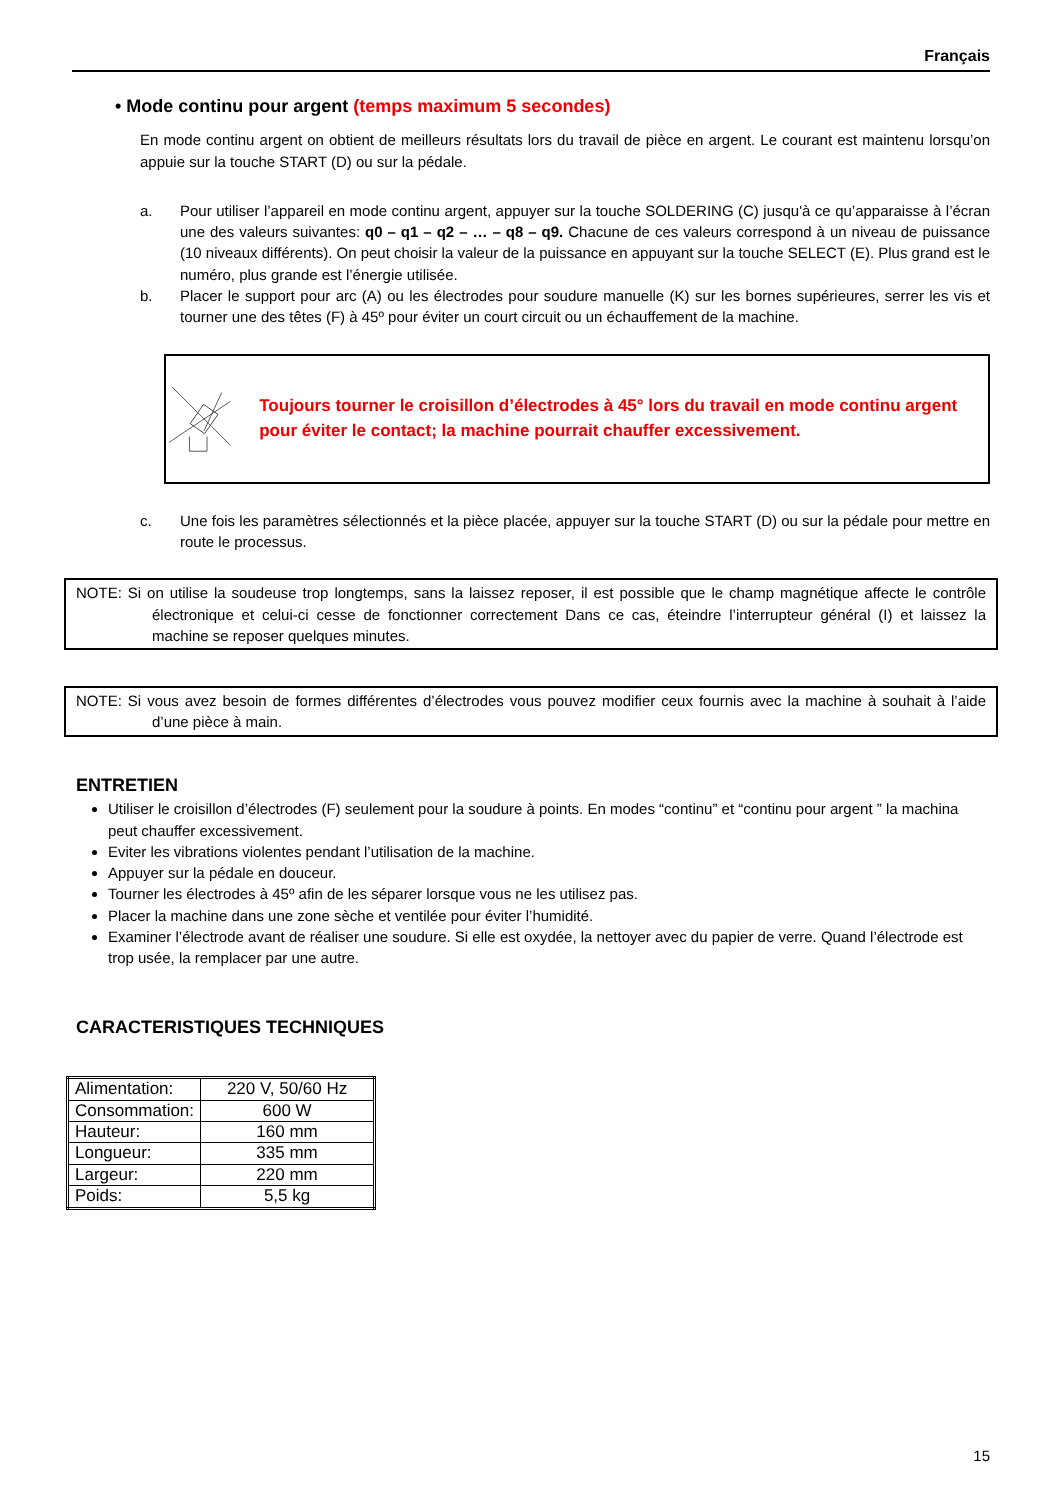Français
• Mode continu pour argent (temps maximum 5 secondes)
En mode continu argent on obtient de meilleurs résultats lors du travail de pièce en argent. Le courant est maintenu lorsqu’on appuie sur la touche START (D) ou sur la pédale.
a. Pour utiliser l’appareil en mode continu argent, appuyer sur la touche SOLDERING (C) jusqu'à ce qu’apparaisse à l’écran une des valeurs suivantes: q0 – q1 – q2 – … – q8 – q9. Chacune de ces valeurs correspond à un niveau de puissance (10 niveaux différents). On peut choisir la valeur de la puissance en appuyant sur la touche SELECT (E). Plus grand est le numéro, plus grande est l’énergie utilisée.
b. Placer le support pour arc (A) ou les électrodes pour soudure manuelle (K) sur les bornes supérieures, serrer les vis et tourner une des têtes (F) à 45º pour éviter un court circuit ou un échauffement de la machine.
Toujours tourner le croisillon d’électrodes à 45° lors du travail en mode continu argent pour éviter le contact; la machine pourrait chauffer excessivement.
c. Une fois les paramètres sélectionnés et la pièce placée, appuyer sur la touche START (D) ou sur la pédale pour mettre en route le processus.
NOTE: Si on utilise la soudeuse trop longtemps, sans la laissez reposer, il est possible que le champ magnétique affecte le contrôle électronique et celui-ci cesse de fonctionner correctement Dans ce cas, éteindre l’interrupteur général (I) et laissez la machine se reposer quelques minutes.
NOTE: Si vous avez besoin de formes différentes d’électrodes vous pouvez modifier ceux fournis avec la machine à souhait à l’aide d’une pièce à main.
ENTRETIEN
Utiliser le croisillon d’électrodes (F) seulement pour la soudure à points. En modes “continu” et “continu pour argent ” la machina peut chauffer excessivement.
Eviter les vibrations violentes pendant l’utilisation de la machine.
Appuyer sur la pédale en douceur.
Tourner les électrodes à 45º afin de les séparer lorsque vous ne les utilisez pas.
Placer la machine dans une zone sèche et ventilée pour éviter l’humidité.
Examiner l’électrode avant de réaliser une soudure. Si elle est oxydée, la nettoyer avec du papier de verre. Quand l’électrode est trop usée, la remplacer par une autre.
CARACTERISTIQUES TECHNIQUES
| Alimentation: | 220 V, 50/60 Hz |
| Consommation: | 600 W |
| Hauteur: | 160 mm |
| Longueur: | 335 mm |
| Largeur: | 220 mm |
| Poids: | 5,5 kg |
15